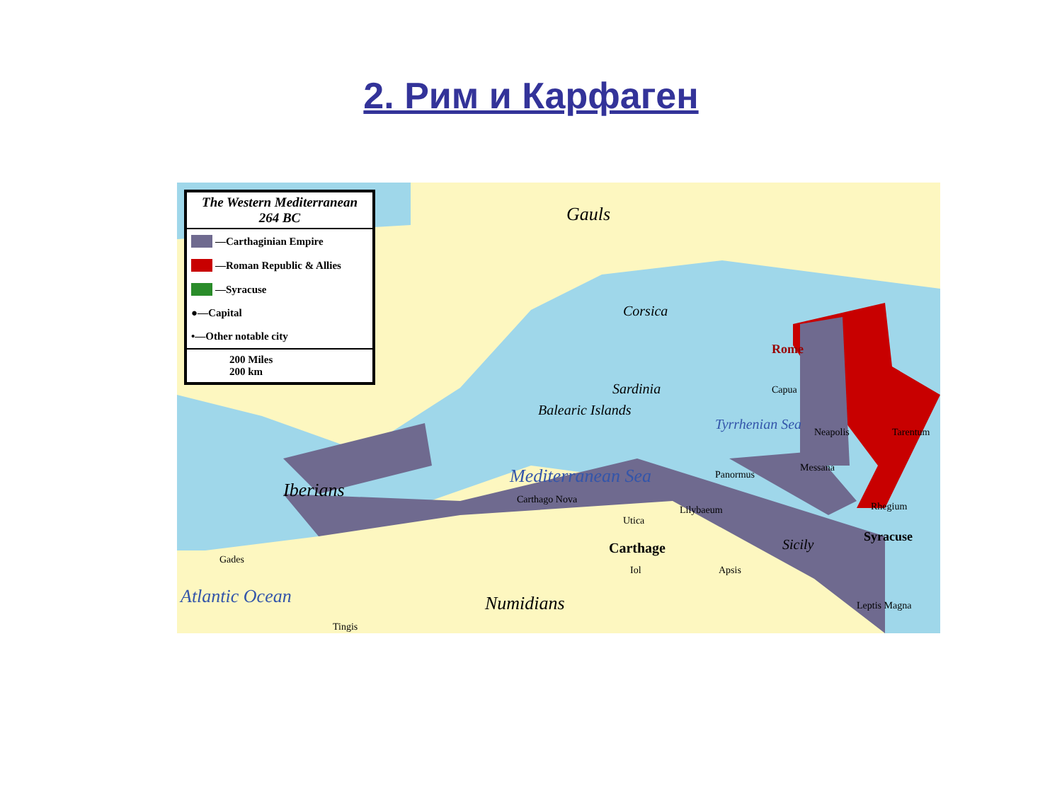2. Рим и Карфаген
The Western Mediterranean
264 BC
—Carthaginian Empire
—Roman Republic & Allies
—Syracuse
●—Capital
•—Other notable city
200 Miles
200 km
Gauls
Corsica
Sardinia
Balearic Islands
Rome
Capua
Neapolis Tarentum
Tyrrhenian Sea
Mediterranean Sea
Iberians Carthago Nova
Panormus
Messana
Lilybaeum Rhegium
Utica
Carthage Sicily Syracuse
Gades
Iol Apsis
Atlantic Ocean Numidians
Tingis
Leptis Magna